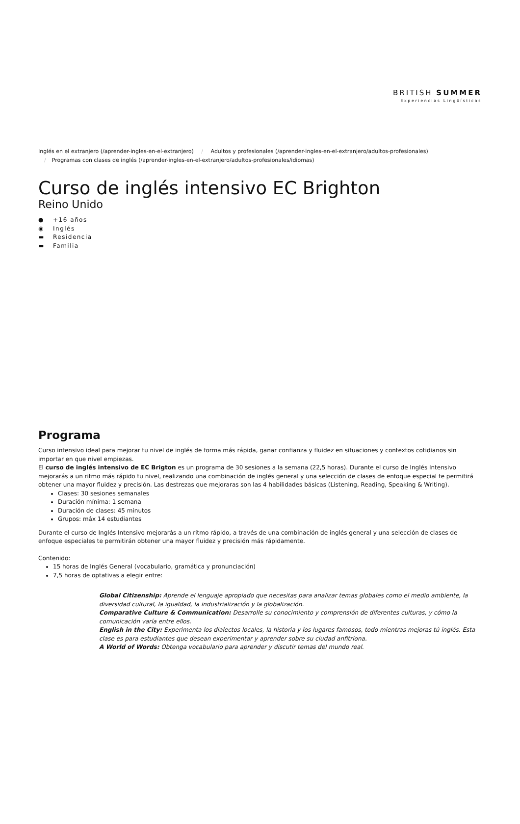BRITISH SUMMER
Experiencias Lingüísticas
Inglés en el extranjero (/aprender-ingles-en-el-extranjero) / Adultos y profesionales (/aprender-ingles-en-el-extranjero/adultos-profesionales)
/ Programas con clases de inglés (/aprender-ingles-en-el-extranjero/adultos-profesionales/idiomas)
Curso de inglés intensivo EC Brighton
Reino Unido
● +16 años
◉ Inglés
▬ Residencia
▬ Familia
Programa
Curso intensivo ideal para mejorar tu nivel de inglés de forma más rápida, ganar confianza y fluidez en situaciones y contextos cotidianos sin importar en que nivel empiezas.
El curso de inglés intensivo de EC Brigton es un programa de 30 sesiones a la semana (22,5 horas). Durante el curso de Inglés Intensivo mejorarás a un ritmo más rápido tu nivel, realizando una combinación de inglés general y una selección de clases de enfoque especial te permitirá obtener una mayor fluidez y precisión. Las destrezas que mejoraras son las 4 habilidades básicas (Listening, Reading, Speaking & Writing).
Clases: 30 sesiones semanales
Duración mínima: 1 semana
Duración de clases: 45 minutos
Grupos: máx 14 estudiantes
Durante el curso de Inglés Intensivo mejorarás a un ritmo rápido, a través de una combinación de inglés general y una selección de clases de enfoque especiales te permitirán obtener una mayor fluidez y precisión más rápidamente.
Contenido:
15 horas de Inglés General (vocabulario, gramática y pronunciación)
7,5 horas de optativas a elegir entre:
Global Citizenship: Aprende el lenguaje apropiado que necesitas para analizar temas globales como el medio ambiente, la diversidad cultural, la igualdad, la industrialización y la globalización.
Comparative Culture & Communication: Desarrolle su conocimiento y comprensión de diferentes culturas, y cómo la comunicación varía entre ellos.
English in the City: Experimenta los dialectos locales, la historia y los lugares famosos, todo mientras mejoras tú inglés. Esta clase es para estudiantes que desean experimentar y aprender sobre su ciudad anfitriona.
A World of Words: Obtenga vocabulario para aprender y discutir temas del mundo real.